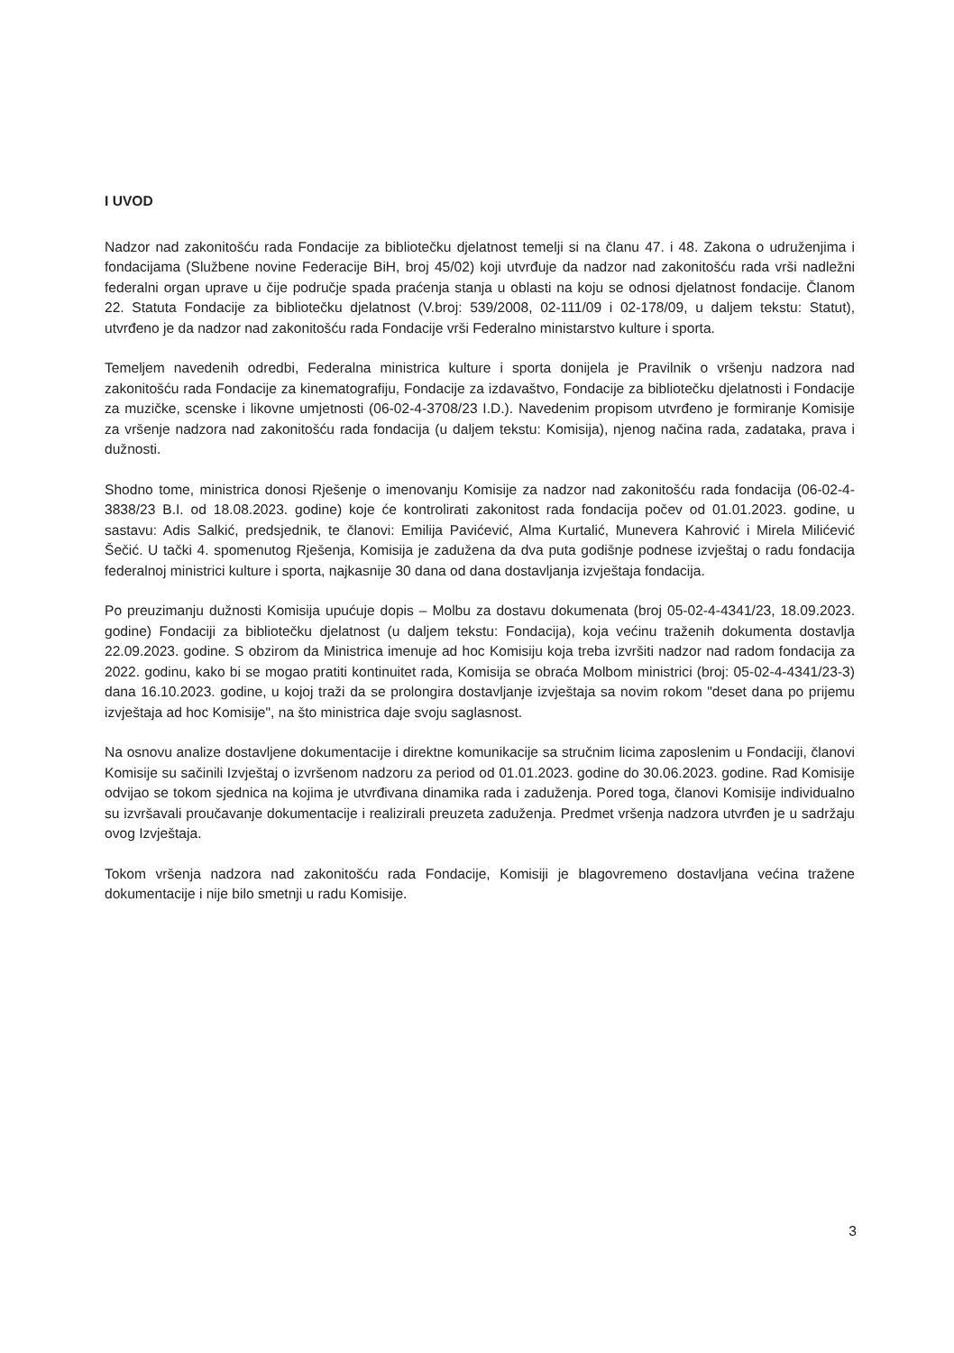I UVOD
Nadzor nad zakonitošću rada Fondacije za bibliotečku djelatnost temelji si na članu 47. i 48. Zakona o udruženjima i fondacijama (Službene novine Federacije BiH, broj 45/02) koji utvrđuje da nadzor nad zakonitošću rada vrši nadležni federalni organ uprave u čije područje spada praćenja stanja u oblasti na koju se odnosi djelatnost fondacije. Članom 22. Statuta Fondacije za bibliotečku djelatnost (V.broj: 539/2008, 02-111/09 i 02-178/09, u daljem tekstu: Statut), utvrđeno je da nadzor nad zakonitošću rada Fondacije vrši Federalno ministarstvo kulture i sporta.
Temeljem navedenih odredbi, Federalna ministrica kulture i sporta donijela je Pravilnik o vršenju nadzora nad zakonitošću rada Fondacije za kinematografiju, Fondacije za izdavaštvo, Fondacije za bibliotečku djelatnosti i Fondacije za muzičke, scenske i likovne umjetnosti (06-02-4-3708/23 I.D.). Navedenim propisom utvrđeno je formiranje Komisije za vršenje nadzora nad zakonitošću rada fondacija (u daljem tekstu: Komisija), njenog načina rada, zadataka, prava i dužnosti.
Shodno tome, ministrica donosi Rješenje o imenovanju Komisije za nadzor nad zakonitošću rada fondacija (06-02-4-3838/23 B.I. od 18.08.2023. godine) koje će kontrolirati zakonitost rada fondacija počev od 01.01.2023. godine, u sastavu: Adis Salkić, predsjednik, te članovi: Emilija Pavićević, Alma Kurtalić, Munevera Kahrović i Mirela Milićević Šečić. U tački 4. spomenutog Rješenja, Komisija je zadužena da dva puta godišnje podnese izvještaj o radu fondacija federalnoj ministrici kulture i sporta, najkasnije 30 dana od dana dostavljanja izvještaja fondacija.
Po preuzimanju dužnosti Komisija upućuje dopis – Molbu za dostavu dokumenata (broj 05-02-4-4341/23, 18.09.2023. godine) Fondaciji za bibliotečku djelatnost (u daljem tekstu: Fondacija), koja većinu traženih dokumenta dostavlja 22.09.2023. godine. S obzirom da Ministrica imenuje ad hoc Komisiju koja treba izvršiti nadzor nad radom fondacija za 2022. godinu, kako bi se mogao pratiti kontinuitet rada, Komisija se obraća Molbom ministrici (broj: 05-02-4-4341/23-3) dana 16.10.2023. godine, u kojoj traži da se prolongira dostavljanje izvještaja sa novim rokom "deset dana po prijemu izvještaja ad hoc Komisije", na što ministrica daje svoju saglasnost.
Na osnovu analize dostavljene dokumentacije i direktne komunikacije sa stručnim licima zaposlenim u Fondaciji, članovi Komisije su sačinili Izvještaj o izvršenom nadzoru za period od 01.01.2023. godine do 30.06.2023. godine. Rad Komisije odvijao se tokom sjednica na kojima je utvrđivana dinamika rada i zaduženja. Pored toga, članovi Komisije individualno su izvršavali proučavanje dokumentacije i realizirali preuzeta zaduženja. Predmet vršenja nadzora utvrđen je u sadržaju ovog Izvještaja.
Tokom vršenja nadzora nad zakonitošću rada Fondacije, Komisiji je blagovremeno dostavljana većina tražene dokumentacije i nije bilo smetnji u radu Komisije.
3